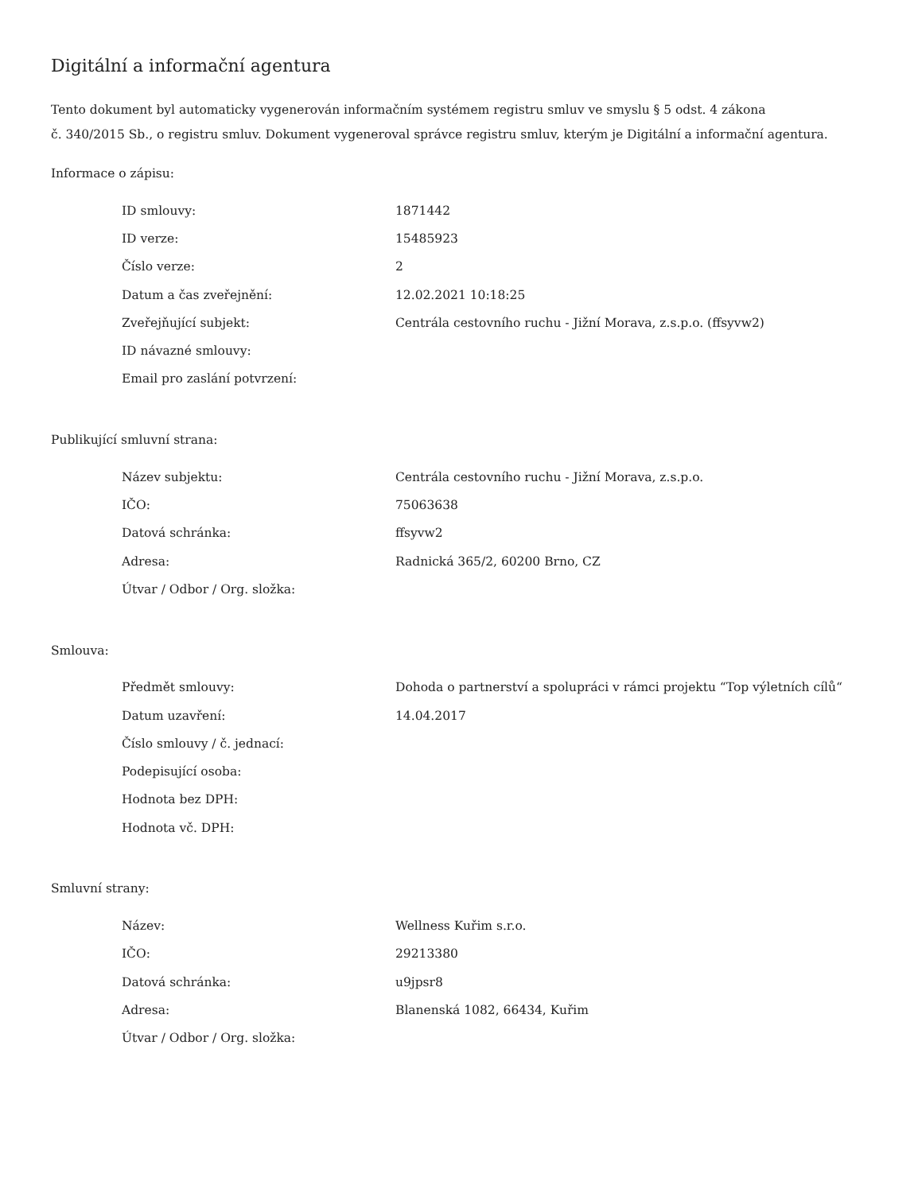Digitální a informační agentura
Tento dokument byl automaticky vygenerován informačním systémem registru smluv ve smyslu § 5 odst. 4 zákona
č. 340/2015 Sb., o registru smluv. Dokument vygeneroval správce registru smluv, kterým je Digitální a informační agentura.
Informace o zápisu:
| ID smlouvy: | 1871442 |
| ID verze: | 15485923 |
| Číslo verze: | 2 |
| Datum a čas zveřejnění: | 12.02.2021 10:18:25 |
| Zveřejňující subjekt: | Centrála cestovního ruchu - Jižní Morava, z.s.p.o. (ffsyvw2) |
| ID návazné smlouvy: | |
| Email pro zaslání potvrzení: | |
Publikující smluvní strana:
| Název subjektu: | Centrála cestovního ruchu - Jižní Morava, z.s.p.o. |
| IČO: | 75063638 |
| Datová schránka: | ffsyvw2 |
| Adresa: | Radnická 365/2, 60200 Brno, CZ |
| Útvar / Odbor / Org. složka: | |
Smlouva:
| Předmět smlouvy: | Dohoda o partnerství a spolupráci v rámci projektu “Top výletních cílů“ |
| Datum uzavření: | 14.04.2017 |
| Číslo smlouvy / č. jednací: | |
| Podepisující osoba: | |
| Hodnota bez DPH: | |
| Hodnota vč. DPH: | |
Smluvní strany:
| Název: | Wellness Kuřim s.r.o. |
| IČO: | 29213380 |
| Datová schránka: | u9jpsr8 |
| Adresa: | Blanenská 1082, 66434, Kuřim |
| Útvar / Odbor / Org. složka: | |